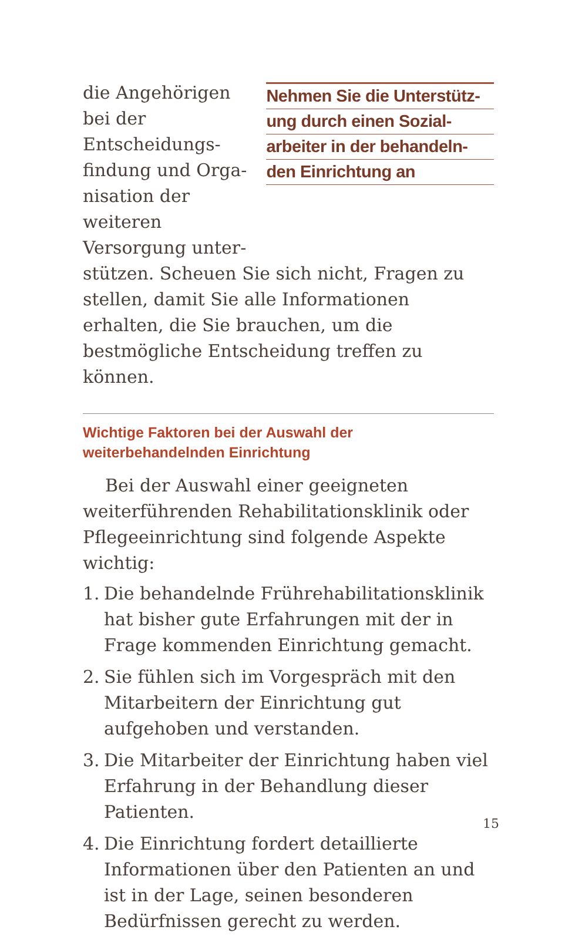die Angehörigen bei der Entscheidungs­findung und Orga­nisation der weiteren Versorgung unter-
Nehmen Sie die Unterstütz-
ung durch einen Sozial-
arbeiter in der behandeln-
den Einrichtung an
stützen. Scheuen Sie sich nicht, Fragen zu stellen, damit Sie alle Informationen erhalten, die Sie brauchen, um die bestmögliche Entscheidung treffen zu können.
Wichtige Faktoren bei der Auswahl der
weiterbehandelnden Einrichtung
Bei der Auswahl einer geeigneten weiterführenden Rehabilitationsklinik oder Pflegeeinrichtung sind folgende Aspekte wichtig:
1. Die behandelnde Frührehabilitationsklinik hat bisher gute Erfahrungen mit der in Frage kommenden Einrichtung gemacht.
2. Sie fühlen sich im Vorgespräch mit den Mitarbeitern der Einrichtung gut aufgehoben und verstanden.
3. Die Mitarbeiter der Einrichtung haben viel Erfahrung in der Behandlung dieser Patienten.
4. Die Einrichtung fordert detaillierte Informationen über den Patienten an und ist in der Lage, seinen besonderen Bedürfnissen gerecht zu werden.
15